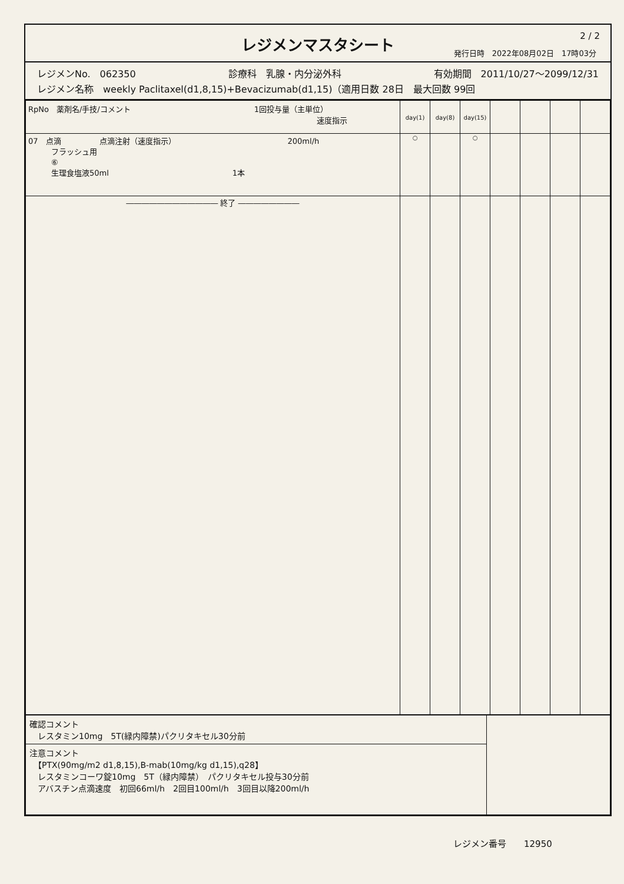レジメンマスタシート
2 / 2
発行日時　2022年08月02日　17時03分
レジメンNo.　062350 診療科　乳腺・内分泌外科 有効期間　2011/10/27～2099/12/31
レジメン名称　weekly Paclitaxel(d1,8,15)+Bevacizumab(d1,15)（適用日数 28日　最大回数 99回
| RpNo 薬剤名/手技/コメント 1回投与量（主単位） 速度指示 | day(1) | day(8) | day(15) | | | | |
| --- | --- | --- | --- | --- | --- | --- | --- |
| 07 点滴 点滴注射（速度指示） 200ml/h フラッシュ用 ⑥ 生理食塩液50ml 1本 | ○ | | ○ | | | | |
| ―――――――――――― 終了 ―――――――― | | | | | | | |
| 確認コメント レスタミン10mg 5T(緑内障禁)パクリタキセル30分前 | |
| 注意コメント 【PTX(90mg/m2 d1,8,15),B-mab(10mg/kg d1,15),q28】 レスタミンコーワ錠10mg 5T（緑内障禁） パクリタキセル投与30分前 アバスチン点滴速度 初回66ml/h 2回目100ml/h 3回目以降200ml/h | |
レジメン番号　　12950